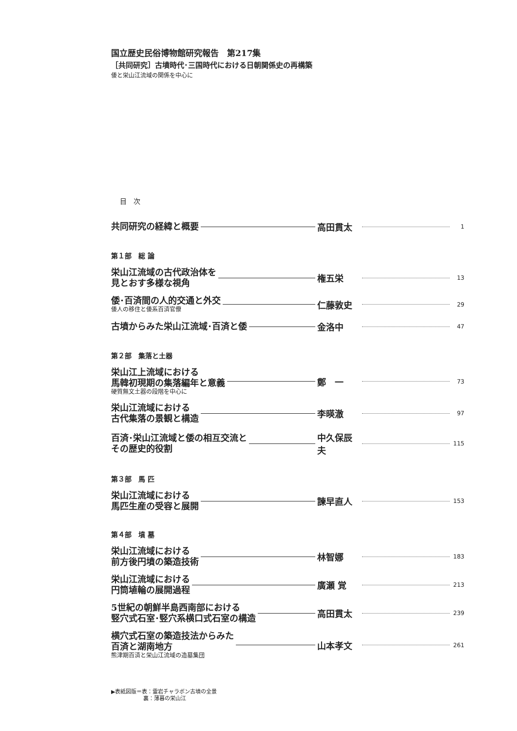国立歴史民俗博物館研究報告　第217集
［共同研究］古墳時代･三国時代における日朝関係史の再構築
倭と栄山江流域の関係を中心に
目　次
共同研究の経緯と概要
高田貫太
1
第１部　総 論
栄山江流域の古代政治体を
見とおす多様な視角
権五栄
13
倭･百済間の人的交通と外交
倭人の移住と倭系百済官僚
仁藤敦史
29
古墳からみた栄山江流域･百済と倭
金洛中
47
第２部　集落と土器
栄山江上流域における
馬韓初現期の集落編年と意義
硬質無文土器の段階を中心に
鄭　一
73
栄山江流域における
古代集落の景観と構造
李暎澈
97
百済･栄山江流域と倭の相互交流と
その歴史的役割
中久保辰夫
115
第３部　馬 匹
栄山江流域における
馬匹生産の受容と展開
諫早直人
153
第４部　墳 墓
栄山江流域における
前方後円墳の築造技術
林智娜
183
栄山江流域における
円筒埴輪の展開過程
廣瀬 覚
213
5世紀の朝鮮半島西南部における
竪穴式石室･竪穴系横口式石室の構造
高田貫太
239
横穴式石室の築造技法からみた
百済と湖南地方
熊津期百済と栄山江流域の造墓集団
山本孝文
261
▶表紙図版＝表：霊岩チャラボン古墳の全景
　　　　　　裏：薄暮の栄山江